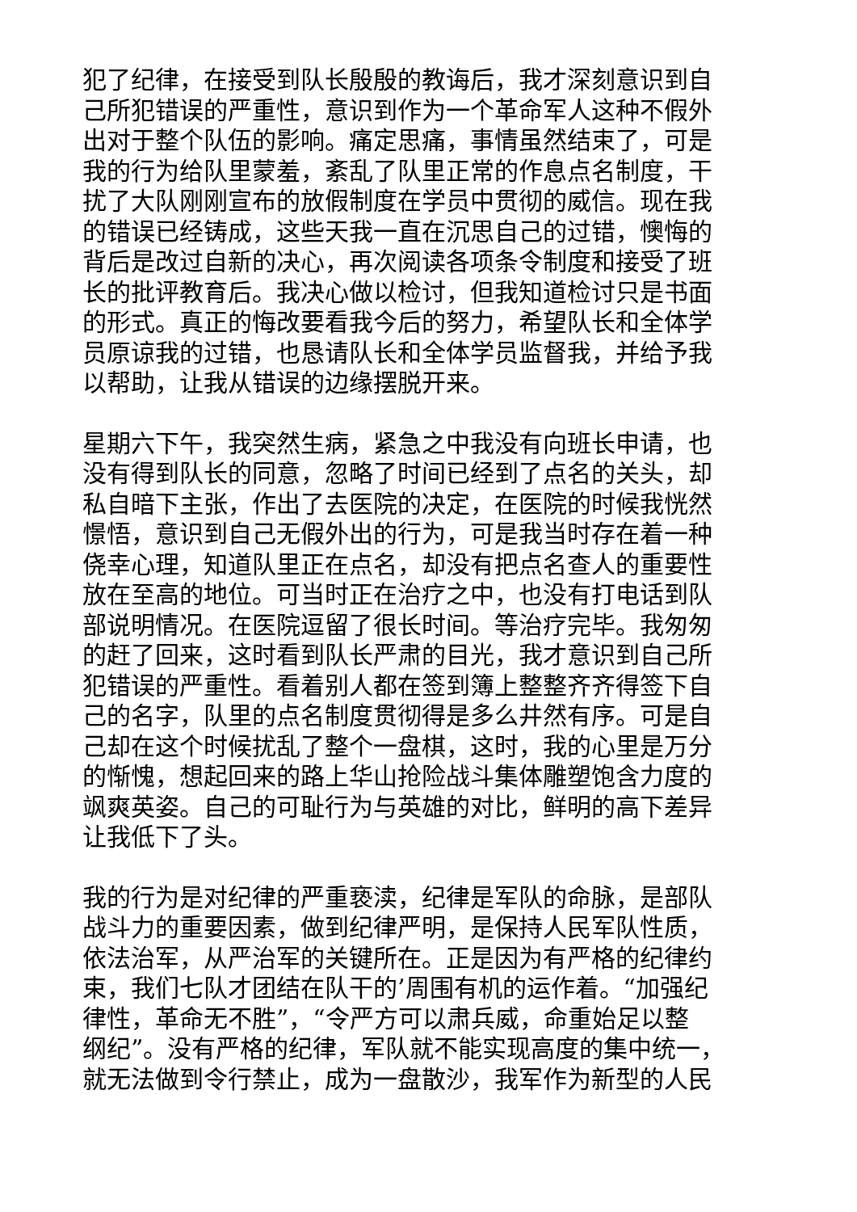犯了纪律，在接受到队长殷殷的教诲后，我才深刻意识到自
己所犯错误的严重性，意识到作为一个革命军人这种不假外
出对于整个队伍的影响。痛定思痛，事情虽然结束了，可是
我的行为给队里蒙羞，紊乱了队里正常的作息点名制度，干
扰了大队刚刚宣布的放假制度在学员中贯彻的威信。现在我
的错误已经铸成，这些天我一直在沉思自己的过错，懊悔的
背后是改过自新的决心，再次阅读各项条令制度和接受了班
长的批评教育后。我决心做以检讨，但我知道检讨只是书面
的形式。真正的悔改要看我今后的努力，希望队长和全体学
员原谅我的过错，也恳请队长和全体学员监督我，并给予我
以帮助，让我从错误的边缘摆脱开来。
星期六下午，我突然生病，紧急之中我没有向班长申请，也
没有得到队长的同意，忽略了时间已经到了点名的关头，却
私自暗下主张，作出了去医院的决定，在医院的时候我恍然
憬悟，意识到自己无假外出的行为，可是我当时存在着一种
侥幸心理，知道队里正在点名，却没有把点名查人的重要性
放在至高的地位。可当时正在治疗之中，也没有打电话到队
部说明情况。在医院逗留了很长时间。等治疗完毕。我匆匆
的赶了回来，这时看到队长严肃的目光，我才意识到自己所
犯错误的严重性。看着别人都在签到簿上整整齐齐得签下自
己的名字，队里的点名制度贯彻得是多么井然有序。可是自
己却在这个时候扰乱了整个一盘棋，这时，我的心里是万分
的惭愧，想起回来的路上华山抢险战斗集体雕塑饱含力度的
飒爽英姿。自己的可耻行为与英雄的对比，鲜明的高下差异
让我低下了头。
我的行为是对纪律的严重亵渎，纪律是军队的命脉，是部队
战斗力的重要因素，做到纪律严明，是保持人民军队性质，
依法治军，从严治军的关键所在。正是因为有严格的纪律约
束，我们七队才团结在队干的’周围有机的运作着。“加强纪
律性，革命无不胜”，“令严方可以肃兵威，命重始足以整
纲纪”。没有严格的纪律，军队就不能实现高度的集中统一，
就无法做到令行禁止，成为一盘散沙，我军作为新型的人民